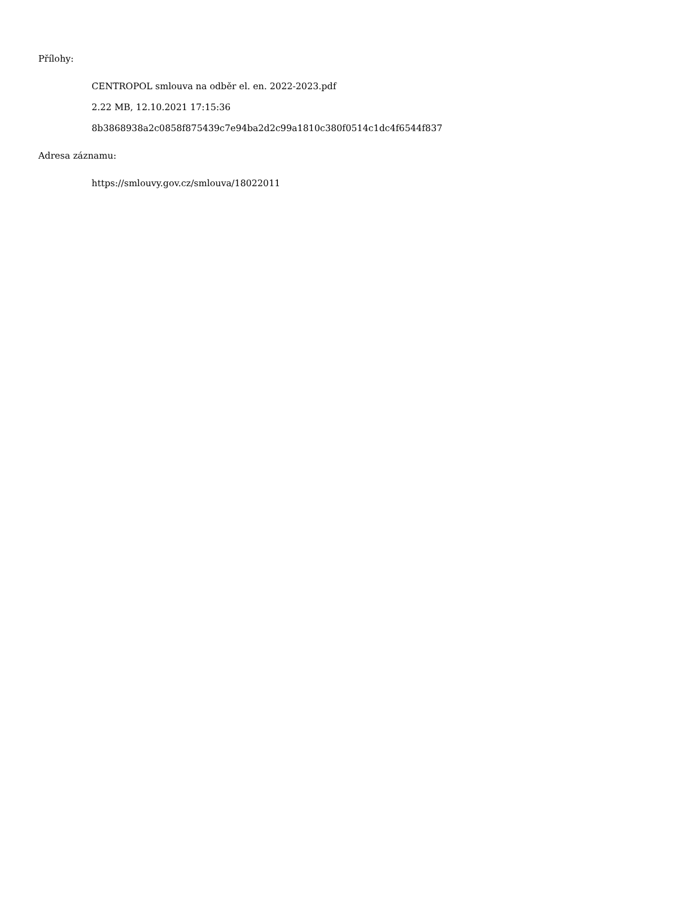Přílohy:
CENTROPOL smlouva na odběr el. en. 2022-2023.pdf
2.22 MB, 12.10.2021 17:15:36
8b3868938a2c0858f875439c7e94ba2d2c99a1810c380f0514c1dc4f6544f837
Adresa záznamu:
https://smlouvy.gov.cz/smlouva/18022011